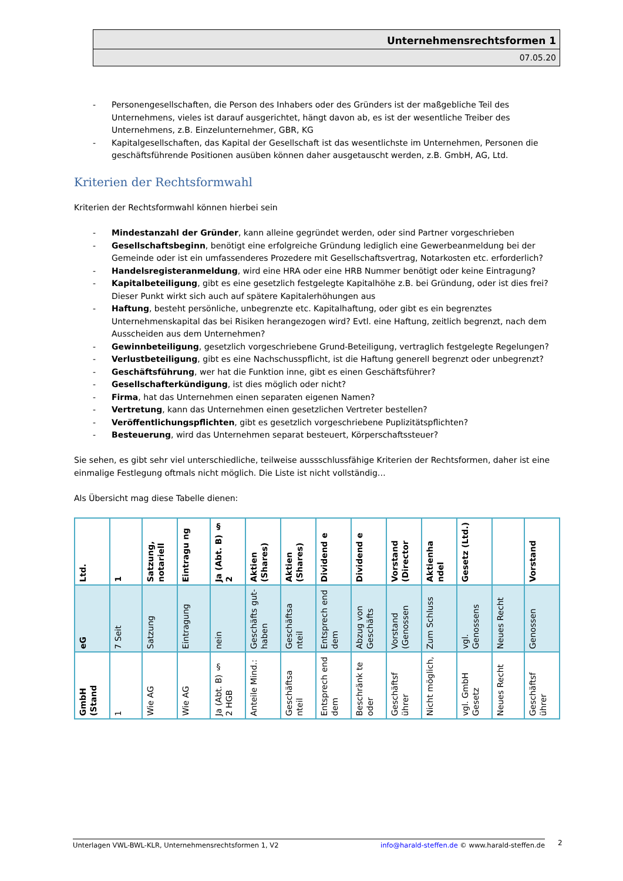Unternehmensrechtsformen 1
07.05.20
- Personengesellschaften, die Person des Inhabers oder des Gründers ist der maßgebliche Teil des Unternehmens, vieles ist darauf ausgerichtet, hängt davon ab, es ist der wesentliche Treiber des Unternehmens, z.B. Einzelunternehmer, GBR, KG
- Kapitalgesellschaften, das Kapital der Gesellschaft ist das wesentlichste im Unternehmen, Personen die geschäftsführende Positionen ausüben können daher ausgetauscht werden, z.B. GmbH, AG, Ltd.
Kriterien der Rechtsformwahl
Kriterien der Rechtsformwahl können hierbei sein
- Mindestanzahl der Gründer, kann alleine gegründet werden, oder sind Partner vorgeschrieben
- Gesellschaftsbeginn, benötigt eine erfolgreiche Gründung lediglich eine Gewerbeanmeldung bei der Gemeinde oder ist ein umfassenderes Prozedere mit Gesellschaftsvertrag, Notarkosten etc. erforderlich?
- Handelsregisteranmeldung, wird eine HRA oder eine HRB Nummer benötigt oder keine Eintragung?
- Kapitalbeteiligung, gibt es eine gesetzlich festgelegte Kapitalhöhe z.B. bei Gründung, oder ist dies frei? Dieser Punkt wirkt sich auch auf spätere Kapitalerhöhungen aus
- Haftung, besteht persönliche, unbegrenzte etc. Kapitalhaftung, oder gibt es ein begrenztes Unternehmenskapital das bei Risiken herangezogen wird? Evtl. eine Haftung, zeitlich begrenzt, nach dem Ausscheiden aus dem Unternehmen?
- Gewinnbeteiligung, gesetzlich vorgeschriebene Grund-Beteiligung, vertraglich festgelegte Regelungen?
- Verlustbeteiligung, gibt es eine Nachschusspflicht, ist die Haftung generell begrenzt oder unbegrenzt?
- Geschäftsführung, wer hat die Funktion inne, gibt es einen Geschäftsführer?
- Gesellschafterkündigung, ist dies möglich oder nicht?
- Firma, hat das Unternehmen einen separaten eigenen Namen?
- Vertretung, kann das Unternehmen einen gesetzlichen Vertreter bestellen?
- Veröffentlichungspflichten, gibt es gesetzlich vorgeschriebene Puplizitätspflichten?
- Besteuerung, wird das Unternehmen separat besteuert, Körperschaftssteuer?
Sie sehen, es gibt sehr viel unterschiedliche, teilweise aussschlussfähige Kriterien der Rechtsformen, daher ist eine einmalige Festlegung oftmals nicht möglich. Die Liste ist nicht vollständig…
Als Übersicht mag diese Tabelle dienen:
| Ltd. | 1 | Satzung, notariell | Eintragu ng | Ja (Abt. B) § 2 | Aktien (Shares) | Aktien (Shares) | Dividend e | Dividend e | Vorstand (Director | Aktienha ndel | Gesetz (Ltd.) | | Vorstand |
| eG | 7 Seit | Satzung | Eintragung | nein | Geschäfts gut-haben | Geschäftsa nteil | Entsprech end dem | Abzug von Geschäfts | Vorstand (Genossen | Zum Schluss | vgl. Genossens | Neues Recht | Genossen |
| GmbH (Stand | 1 | Wie AG | Wie AG | Ja (Abt. B) § 2 HGB | Anteile Mind.: | Geschäftsa nteil | Entsprech end dem | Beschränk te oder | Geschäftsf ührer | Nicht möglich, | vgl. GmbH Gesetz | Neues Recht | Geschäftsf ührer |
Unterlagen VWL-BWL-KLR, Unternehmensrechtsformen 1, V2 info@harald-steffen.de © www.harald-steffen.de 2